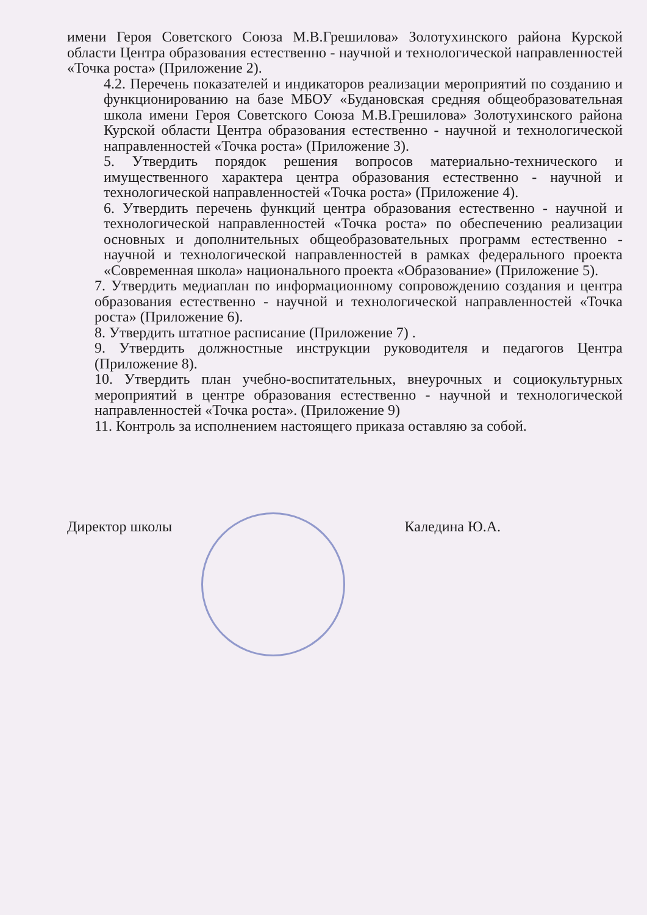имени Героя Советского Союза М.В.Грешилова» Золотухинского района Курской области Центра образования естественно - научной и технологической направленностей «Точка роста» (Приложение 2).
4.2. Перечень показателей и индикаторов реализации мероприятий по созданию и функционированию на базе МБОУ «Будановская средняя общеобразовательная школа имени Героя Советского Союза М.В.Грешилова» Золотухинского района Курской области Центра образования естественно - научной и технологической направленностей «Точка роста» (Приложение 3).
5. Утвердить порядок решения вопросов материально-технического и имущественного характера центра образования естественно - научной и технологической направленностей «Точка роста» (Приложение 4).
6. Утвердить перечень функций центра образования естественно - научной и технологической направленностей «Точка роста» по обеспечению реализации основных и дополнительных общеобразовательных программ естественно - научной и технологической направленностей в рамках федерального проекта «Современная школа» национального проекта «Образование» (Приложение 5).
7. Утвердить медиаплан по информационному сопровождению создания и центра образования естественно - научной и технологической направленностей «Точка роста» (Приложение 6).
8. Утвердить штатное расписание (Приложение 7) .
9. Утвердить должностные инструкции руководителя и педагогов Центра (Приложение 8).
10. Утвердить план учебно-воспитательных, внеурочных и социокультурных мероприятий в центре образования естественно - научной и технологической направленностей «Точка роста». (Приложение 9)
11. Контроль за исполнением настоящего приказа оставляю за собой.
Директор школы Каледина Ю.А.